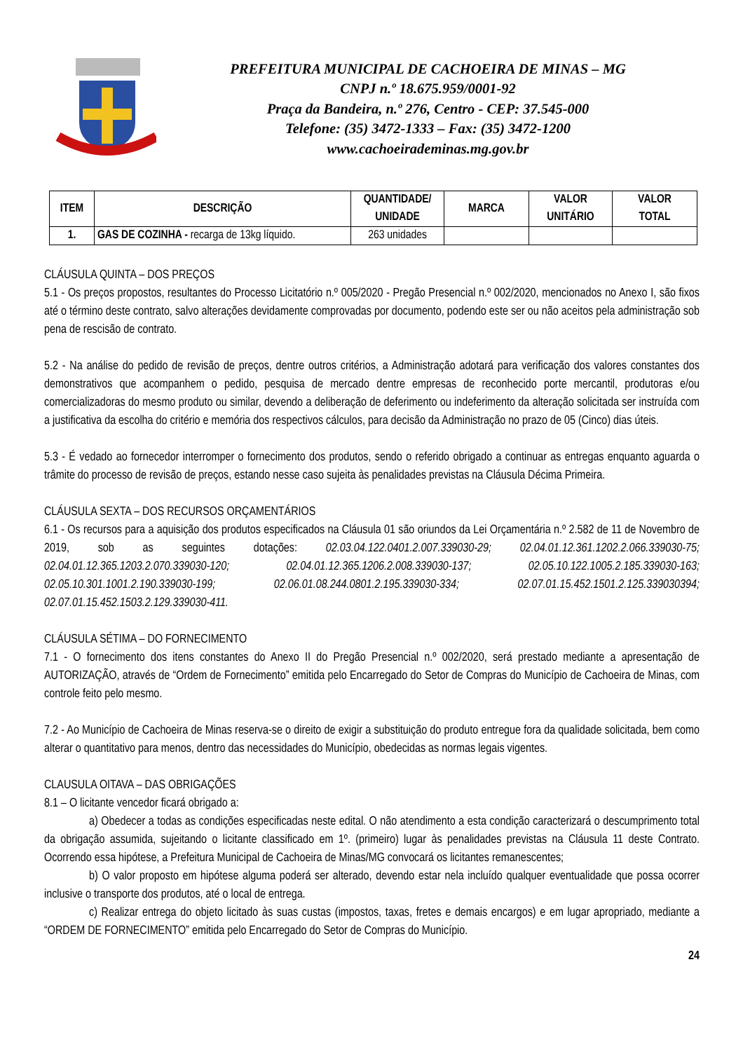PREFEITURA MUNICIPAL DE CACHOEIRA DE MINAS – MG
CNPJ n.º 18.675.959/0001-92
Praça da Bandeira, n.º 276, Centro - CEP: 37.545-000
Telefone: (35) 3472-1333 – Fax: (35) 3472-1200
www.cachoeirademinas.mg.gov.br
| ITEM | DESCRIÇÃO | QUANTIDADE/ UNIDADE | MARCA | VALOR UNITÁRIO | VALOR TOTAL |
| --- | --- | --- | --- | --- | --- |
| 1. | GAS DE COZINHA - recarga de 13kg líquido. | 263 unidades | | | |
CLÁUSULA QUINTA – DOS PREÇOS
5.1 - Os preços propostos, resultantes do Processo Licitatório n.º 005/2020 - Pregão Presencial n.º 002/2020, mencionados no Anexo I, são fixos até o término deste contrato, salvo alterações devidamente comprovadas por documento, podendo este ser ou não aceitos pela administração sob pena de rescisão de contrato.
5.2 - Na análise do pedido de revisão de preços, dentre outros critérios, a Administração adotará para verificação dos valores constantes dos demonstrativos que acompanhem o pedido, pesquisa de mercado dentre empresas de reconhecido porte mercantil, produtoras e/ou comercializadoras do mesmo produto ou similar, devendo a deliberação de deferimento ou indeferimento da alteração solicitada ser instruída com a justificativa da escolha do critério e memória dos respectivos cálculos, para decisão da Administração no prazo de 05 (Cinco) dias úteis.
5.3 - É vedado ao fornecedor interromper o fornecimento dos produtos, sendo o referido obrigado a continuar as entregas enquanto aguarda o trâmite do processo de revisão de preços, estando nesse caso sujeita às penalidades previstas na Cláusula Décima Primeira.
CLÁUSULA SEXTA – DOS RECURSOS ORÇAMENTÁRIOS
6.1 - Os recursos para a aquisição dos produtos especificados na Cláusula 01 são oriundos da Lei Orçamentária n.º 2.582 de 11 de Novembro de 2019, sob as seguintes dotações: 02.03.04.122.0401.2.007.339030-29; 02.04.01.12.361.1202.2.066.339030-75; 02.04.01.12.365.1203.2.070.339030-120; 02.04.01.12.365.1206.2.008.339030-137; 02.05.10.122.1005.2.185.339030-163; 02.05.10.301.1001.2.190.339030-199; 02.06.01.08.244.0801.2.195.339030-334; 02.07.01.15.452.1501.2.125.339030394; 02.07.01.15.452.1503.2.129.339030-411.
CLÁUSULA SÉTIMA – DO FORNECIMENTO
7.1 - O fornecimento dos itens constantes do Anexo II do Pregão Presencial n.º 002/2020, será prestado mediante a apresentação de AUTORIZAÇÃO, através de “Ordem de Fornecimento” emitida pelo Encarregado do Setor de Compras do Município de Cachoeira de Minas, com controle feito pelo mesmo.
7.2 - Ao Município de Cachoeira de Minas reserva-se o direito de exigir a substituição do produto entregue fora da qualidade solicitada, bem como alterar o quantitativo para menos, dentro das necessidades do Município, obedecidas as normas legais vigentes.
CLAUSULA OITAVA – DAS OBRIGAÇÕES
8.1 – O licitante vencedor ficará obrigado a:
a) Obedecer a todas as condições especificadas neste edital. O não atendimento a esta condição caracterizará o descumprimento total da obrigação assumida, sujeitando o licitante classificado em 1º. (primeiro) lugar às penalidades previstas na Cláusula 11 deste Contrato. Ocorrendo essa hipótese, a Prefeitura Municipal de Cachoeira de Minas/MG convocará os licitantes remanescentes;
b) O valor proposto em hipótese alguma poderá ser alterado, devendo estar nela incluído qualquer eventualidade que possa ocorrer inclusive o transporte dos produtos, até o local de entrega.
c) Realizar entrega do objeto licitado às suas custas (impostos, taxas, fretes e demais encargos) e em lugar apropriado, mediante a “ORDEM DE FORNECIMENTO” emitida pelo Encarregado do Setor de Compras do Município.
24